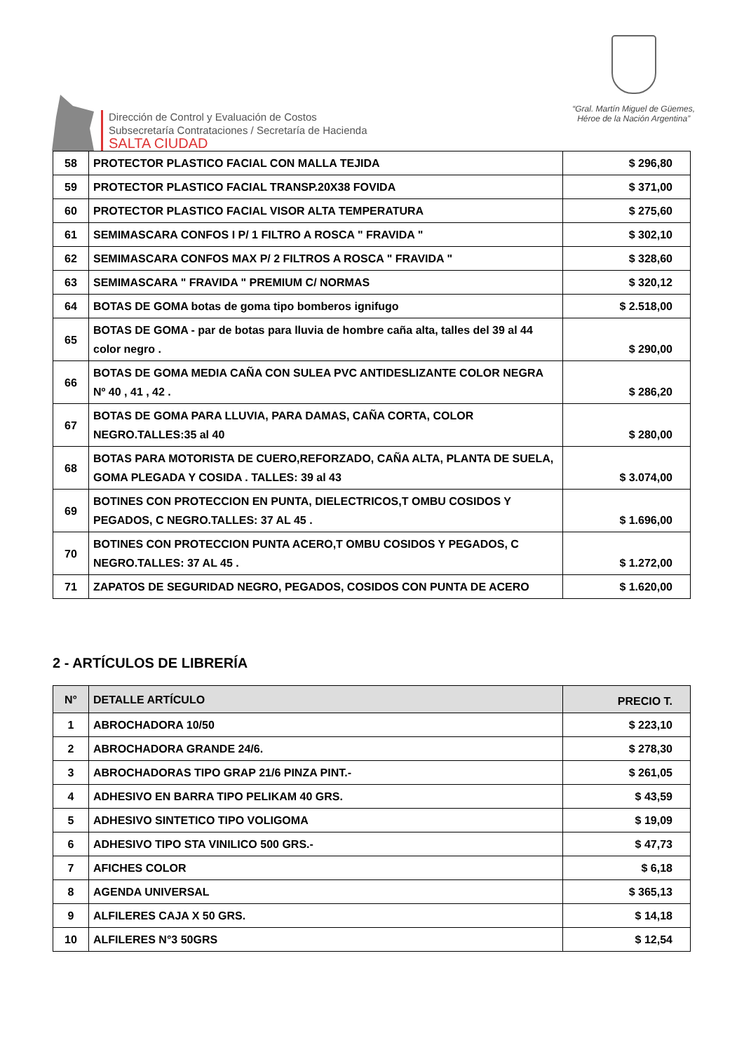Dirección de Control y Evaluación de Costos
Subsecretaría Contrataciones / Secretaría de Hacienda
SALTA CIUDAD
“Gral. Martín Miguel de Güemes,
Héroe de la Nación Argentina”
| 58 | PROTECTOR PLASTICO FACIAL CON MALLA TEJIDA | $ 296,80 |
| 59 | PROTECTOR PLASTICO FACIAL TRANSP.20X38 FOVIDA | $ 371,00 |
| 60 | PROTECTOR PLASTICO FACIAL VISOR ALTA TEMPERATURA | $ 275,60 |
| 61 | SEMIMASCARA CONFOS I P/ 1 FILTRO A ROSCA " FRAVIDA " | $ 302,10 |
| 62 | SEMIMASCARA CONFOS MAX P/ 2 FILTROS A ROSCA " FRAVIDA " | $ 328,60 |
| 63 | SEMIMASCARA " FRAVIDA " PREMIUM C/ NORMAS | $ 320,12 |
| 64 | BOTAS DE GOMA botas de goma tipo bomberos ignifugo | $ 2.518,00 |
| 65 | BOTAS DE GOMA - par de botas para lluvia de hombre caña alta, talles del 39 al 44 color negro . | $ 290,00 |
| 66 | BOTAS DE GOMA MEDIA CAÑA CON SULEA PVC ANTIDESLIZANTE COLOR NEGRA Nº 40 , 41 , 42 . | $ 286,20 |
| 67 | BOTAS DE GOMA PARA LLUVIA, PARA DAMAS, CAÑA CORTA, COLOR NEGRO.TALLES:35 al 40 | $ 280,00 |
| 68 | BOTAS PARA MOTORISTA DE CUERO,REFORZADO, CAÑA ALTA, PLANTA DE SUELA, GOMA PLEGADA Y COSIDA . TALLES: 39 al 43 | $ 3.074,00 |
| 69 | BOTINES CON PROTECCION EN PUNTA, DIELECTRICOS,T OMBU COSIDOS Y PEGADOS, C NEGRO.TALLES: 37 AL 45 . | $ 1.696,00 |
| 70 | BOTINES CON PROTECCION PUNTA ACERO,T OMBU COSIDOS Y PEGADOS, C NEGRO.TALLES: 37 AL 45 . | $ 1.272,00 |
| 71 | ZAPATOS DE SEGURIDAD NEGRO, PEGADOS, COSIDOS CON PUNTA DE ACERO | $ 1.620,00 |
2 - ARTÍCULOS DE LIBRERÍA
| N° | DETALLE ARTÍCULO | PRECIO T. |
| --- | --- | --- |
| 1 | ABROCHADORA 10/50 | $ 223,10 |
| 2 | ABROCHADORA GRANDE 24/6. | $ 278,30 |
| 3 | ABROCHADORAS TIPO GRAP 21/6 PINZA PINT.- | $ 261,05 |
| 4 | ADHESIVO EN BARRA TIPO PELIKAM 40 GRS. | $ 43,59 |
| 5 | ADHESIVO SINTETICO TIPO VOLIGOMA | $ 19,09 |
| 6 | ADHESIVO TIPO STA VINILICO 500 GRS.- | $ 47,73 |
| 7 | AFICHES COLOR | $ 6,18 |
| 8 | AGENDA UNIVERSAL | $ 365,13 |
| 9 | ALFILERES CAJA X 50 GRS. | $ 14,18 |
| 10 | ALFILERES N°3 50GRS | $ 12,54 |